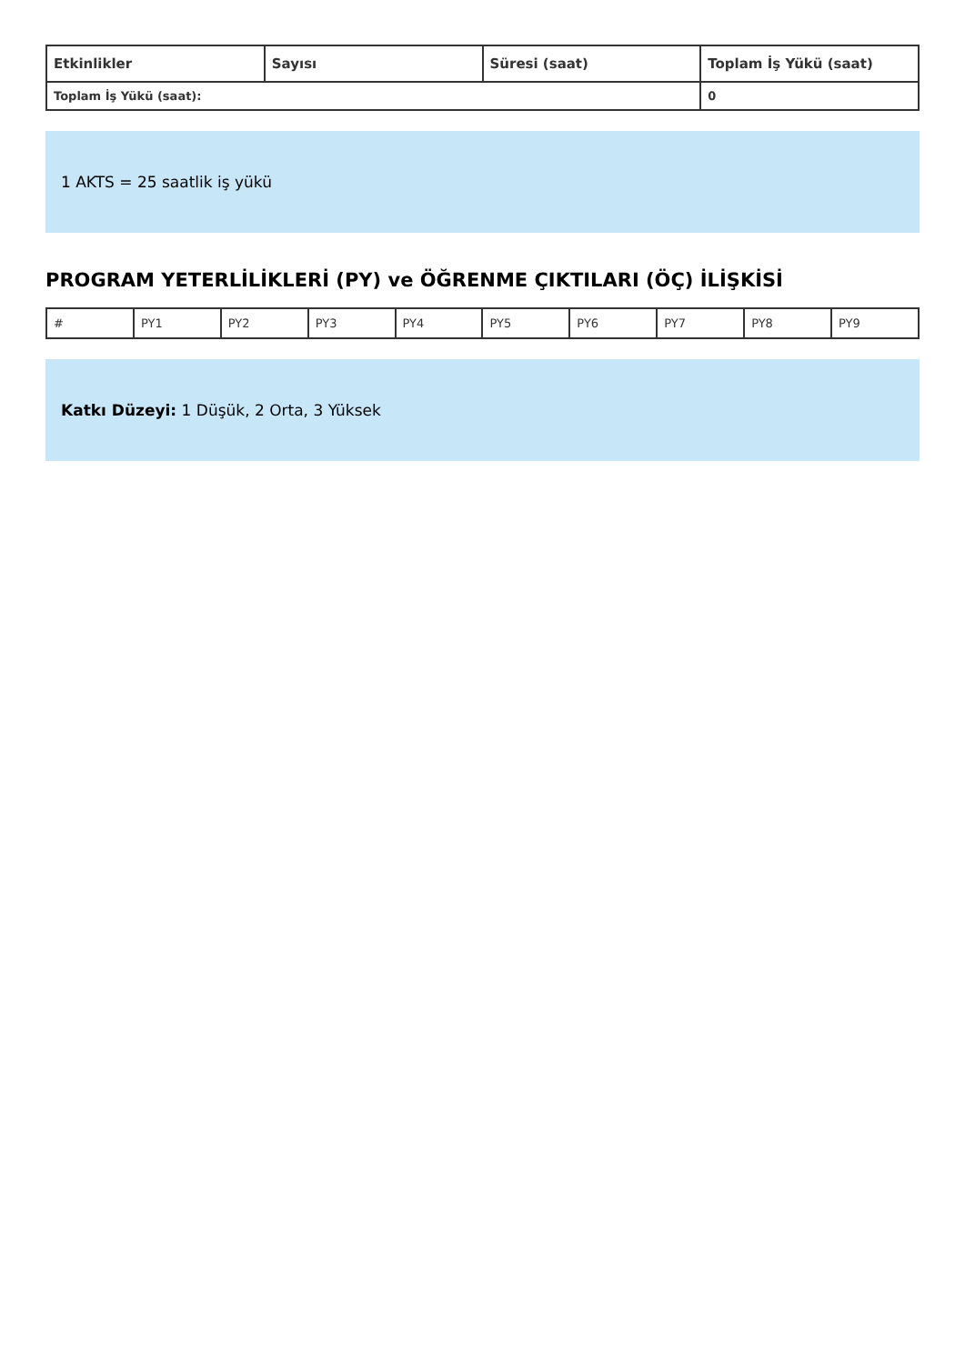| Etkinlikler | Sayısı | Süresi (saat) | Toplam İş Yükü (saat) |
| --- | --- | --- | --- |
| Toplam İş Yükü (saat): | | | 0 |
1 AKTS = 25 saatlik iş yükü
PROGRAM YETERLİLİKLERİ (PY) ve ÖĞRENME ÇIKTILARI (ÖÇ) İLİŞKİSİ
| # | PY1 | PY2 | PY3 | PY4 | PY5 | PY6 | PY7 | PY8 | PY9 |
Katkı Düzeyi: 1 Düşük, 2 Orta, 3 Yüksek